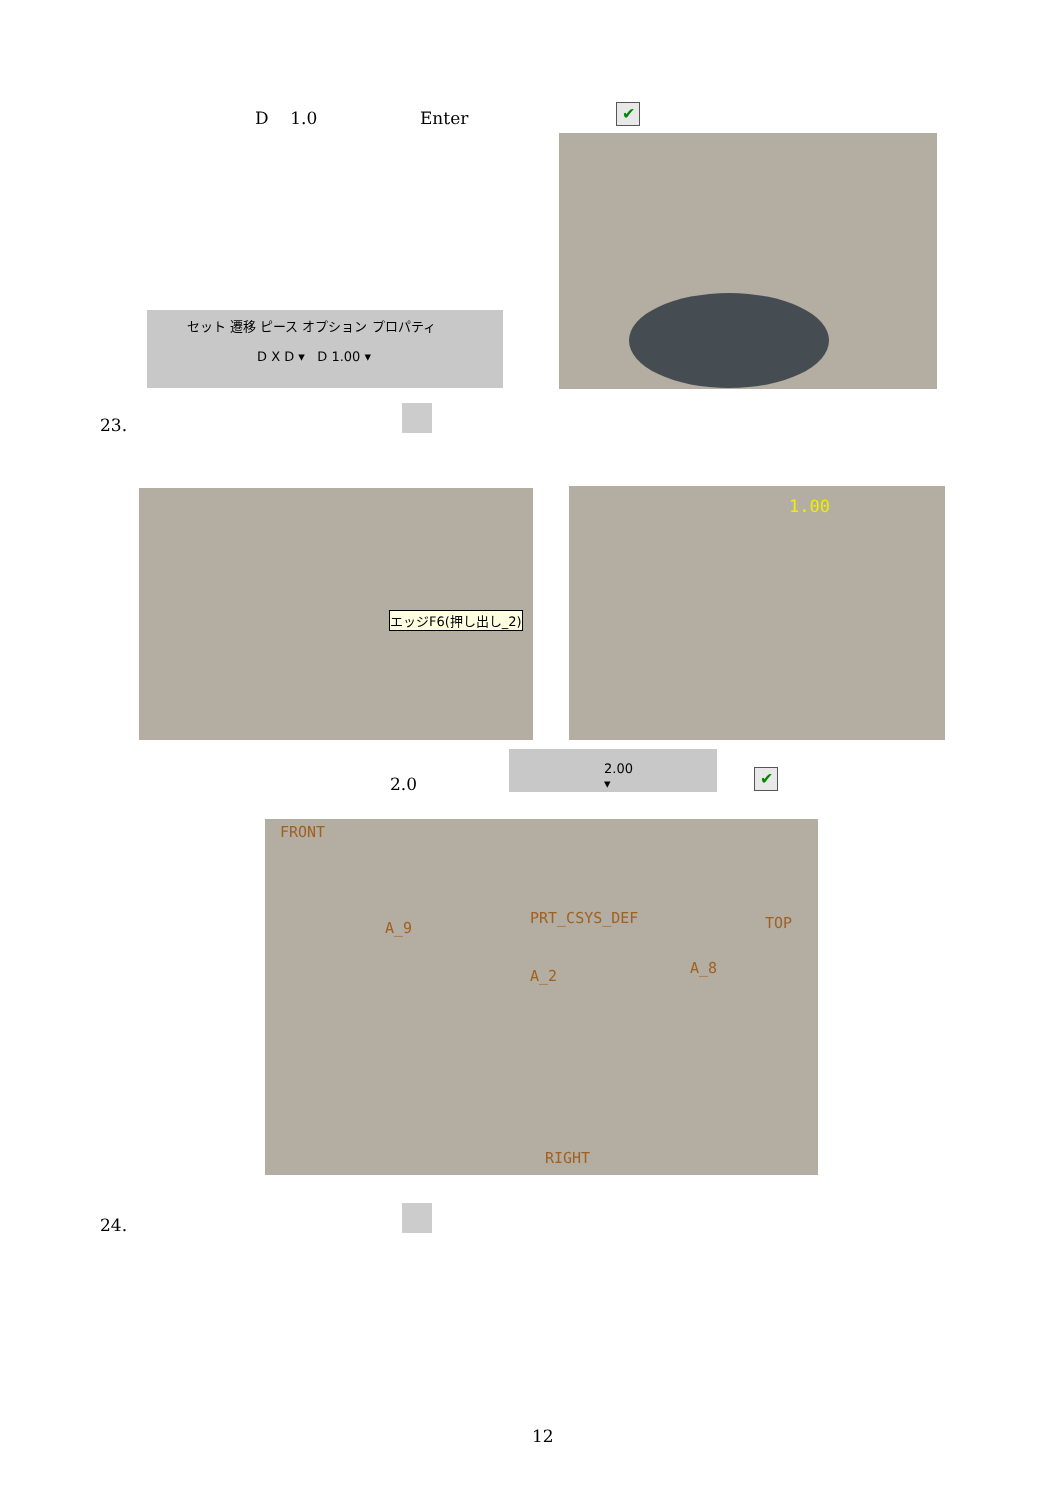D 1.0 Enter
✔
セット 遷移 ピース オプション プロパティ
D X D ▾ D 1.00 ▾
23.
エッジF6(押し出し_2) 1.00
2.0
2.00 ▾
✔
FRONT
A_9
PRT_CSYS_DEF TOP
A_2 A_8
RIGHT
24.
12